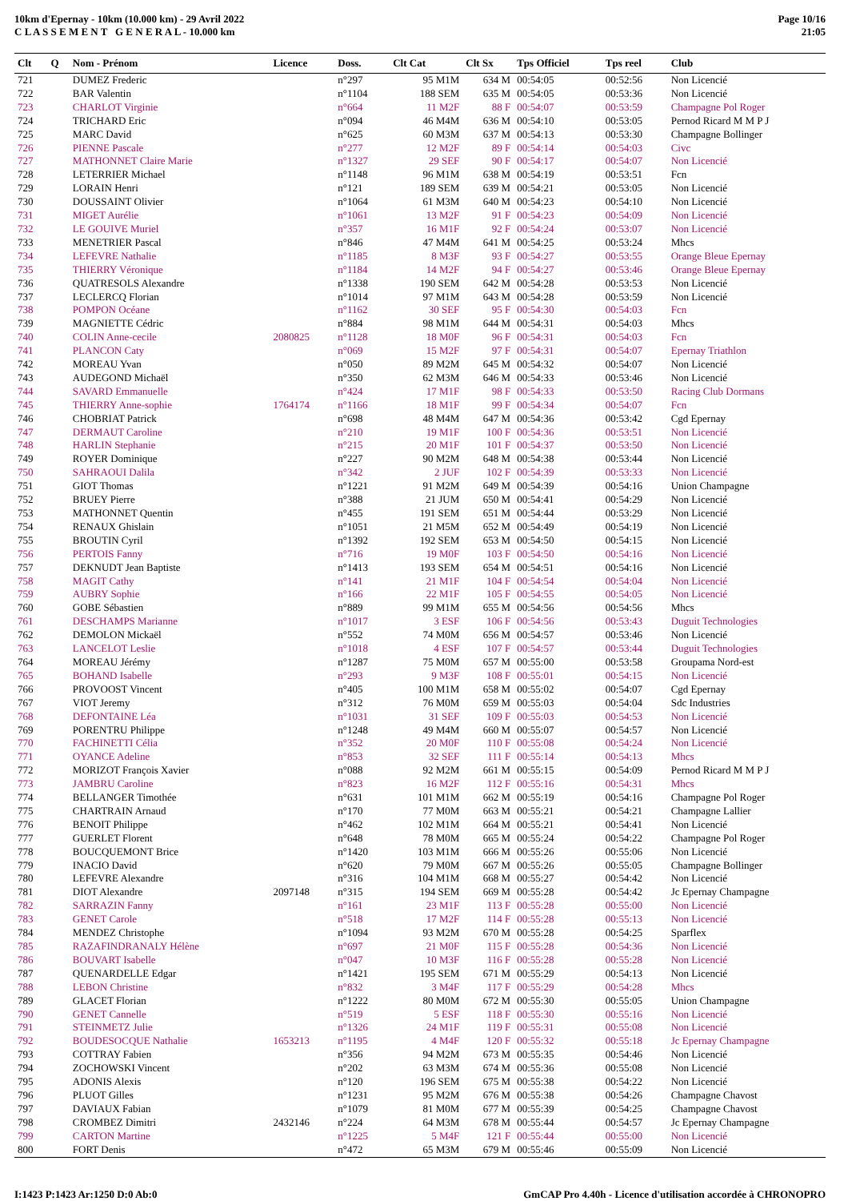10km d'Epernay - 10km (10.000 km) - 29 Avril 2022
C L A S S E M E N T G E N E R A L - 10.000 km
Page 10/16
21:05
| Clt | Q | Nom - Prénom | Licence | Doss. | Clt Cat | Clt Sx | Tps Officiel | Tps reel | Club |
| --- | --- | --- | --- | --- | --- | --- | --- | --- | --- |
| 721 | | DUMEZ Frederic | | n°297 | 95 M1M | 634 M | 00:54:05 | 00:52:56 | Non Licencié |
| 722 | | BAR Valentin | | n°1104 | 188 SEM | 635 M | 00:54:05 | 00:53:36 | Non Licencié |
| 723 | | CHARLOT Virginie | | n°664 | 11 M2F | 88 F | 00:54:07 | 00:53:59 | Champagne Pol Roger |
| 724 | | TRICHARD Eric | | n°094 | 46 M4M | 636 M | 00:54:10 | 00:53:05 | Pernod Ricard M M P J |
| 725 | | MARC David | | n°625 | 60 M3M | 637 M | 00:54:13 | 00:53:30 | Champagne Bollinger |
| 726 | | PIENNE Pascale | | n°277 | 12 M2F | 89 F | 00:54:14 | 00:54:03 | Civc |
| 727 | | MATHONNET Claire Marie | | n°1327 | 29 SEF | 90 F | 00:54:17 | 00:54:07 | Non Licencié |
| 728 | | LETERRIER Michael | | n°1148 | 96 M1M | 638 M | 00:54:19 | 00:53:51 | Fcn |
| 729 | | LORAIN Henri | | n°121 | 189 SEM | 639 M | 00:54:21 | 00:53:05 | Non Licencié |
| 730 | | DOUSSAINT Olivier | | n°1064 | 61 M3M | 640 M | 00:54:23 | 00:54:10 | Non Licencié |
| 731 | | MIGET Aurélie | | n°1061 | 13 M2F | 91 F | 00:54:23 | 00:54:09 | Non Licencié |
| 732 | | LE GOUIVE Muriel | | n°357 | 16 M1F | 92 F | 00:54:24 | 00:53:07 | Non Licencié |
| 733 | | MENETRIER Pascal | | n°846 | 47 M4M | 641 M | 00:54:25 | 00:53:24 | Mhcs |
| 734 | | LEFEVRE Nathalie | | n°1185 | 8 M3F | 93 F | 00:54:27 | 00:53:55 | Orange Bleue Epernay |
| 735 | | THIERRY Véronique | | n°1184 | 14 M2F | 94 F | 00:54:27 | 00:53:46 | Orange Bleue Epernay |
| 736 | | QUATRESOLS Alexandre | | n°1338 | 190 SEM | 642 M | 00:54:28 | 00:53:53 | Non Licencié |
| 737 | | LECLERCQ Florian | | n°1014 | 97 M1M | 643 M | 00:54:28 | 00:53:59 | Non Licencié |
| 738 | | POMPON Océane | | n°1162 | 30 SEF | 95 F | 00:54:30 | 00:54:03 | Fcn |
| 739 | | MAGNIETTE Cédric | | n°884 | 98 M1M | 644 M | 00:54:31 | 00:54:03 | Mhcs |
| 740 | | COLIN Anne-cecile | 2080825 | n°1128 | 18 M0F | 96 F | 00:54:31 | 00:54:03 | Fcn |
| 741 | | PLANCON Caty | | n°069 | 15 M2F | 97 F | 00:54:31 | 00:54:07 | Epernay Triathlon |
| 742 | | MOREAU Yvan | | n°050 | 89 M2M | 645 M | 00:54:32 | 00:54:07 | Non Licencié |
| 743 | | AUDEGOND Michaël | | n°350 | 62 M3M | 646 M | 00:54:33 | 00:53:46 | Non Licencié |
| 744 | | SAVARD Emmanuelle | | n°424 | 17 M1F | 98 F | 00:54:33 | 00:53:50 | Racing Club Dormans |
| 745 | | THIERRY Anne-sophie | 1764174 | n°1166 | 18 M1F | 99 F | 00:54:34 | 00:54:07 | Fcn |
| 746 | | CHOBRIAT Patrick | | n°698 | 48 M4M | 647 M | 00:54:36 | 00:53:42 | Cgd Epernay |
| 747 | | DERMAUT Caroline | | n°210 | 19 M1F | 100 F | 00:54:36 | 00:53:51 | Non Licencié |
| 748 | | HARLIN Stephanie | | n°215 | 20 M1F | 101 F | 00:54:37 | 00:53:50 | Non Licencié |
| 749 | | ROYER Dominique | | n°227 | 90 M2M | 648 M | 00:54:38 | 00:53:44 | Non Licencié |
| 750 | | SAHRAOUI Dalila | | n°342 | 2 JUF | 102 F | 00:54:39 | 00:53:33 | Non Licencié |
| 751 | | GIOT Thomas | | n°1221 | 91 M2M | 649 M | 00:54:39 | 00:54:16 | Union Champagne |
| 752 | | BRUEY Pierre | | n°388 | 21 JUM | 650 M | 00:54:41 | 00:54:29 | Non Licencié |
| 753 | | MATHONNET Quentin | | n°455 | 191 SEM | 651 M | 00:54:44 | 00:53:29 | Non Licencié |
| 754 | | RENAUX Ghislain | | n°1051 | 21 M5M | 652 M | 00:54:49 | 00:54:19 | Non Licencié |
| 755 | | BROUTIN Cyril | | n°1392 | 192 SEM | 653 M | 00:54:50 | 00:54:15 | Non Licencié |
| 756 | | PERTOIS Fanny | | n°716 | 19 M0F | 103 F | 00:54:50 | 00:54:16 | Non Licencié |
| 757 | | DEKNUDT Jean Baptiste | | n°1413 | 193 SEM | 654 M | 00:54:51 | 00:54:16 | Non Licencié |
| 758 | | MAGIT Cathy | | n°141 | 21 M1F | 104 F | 00:54:54 | 00:54:04 | Non Licencié |
| 759 | | AUBRY Sophie | | n°166 | 22 M1F | 105 F | 00:54:55 | 00:54:05 | Non Licencié |
| 760 | | GOBE Sébastien | | n°889 | 99 M1M | 655 M | 00:54:56 | 00:54:56 | Mhcs |
| 761 | | DESCHAMPS Marianne | | n°1017 | 3 ESF | 106 F | 00:54:56 | 00:53:43 | Duguit Technologies |
| 762 | | DEMOLON Mickaël | | n°552 | 74 M0M | 656 M | 00:54:57 | 00:53:46 | Non Licencié |
| 763 | | LANCELOT Leslie | | n°1018 | 4 ESF | 107 F | 00:54:57 | 00:53:44 | Duguit Technologies |
| 764 | | MOREAU Jérémy | | n°1287 | 75 M0M | 657 M | 00:55:00 | 00:53:58 | Groupama Nord-est |
| 765 | | BOHAND Isabelle | | n°293 | 9 M3F | 108 F | 00:55:01 | 00:54:15 | Non Licencié |
| 766 | | PROVOOST Vincent | | n°405 | 100 M1M | 658 M | 00:55:02 | 00:54:07 | Cgd Epernay |
| 767 | | VIOT Jeremy | | n°312 | 76 M0M | 659 M | 00:55:03 | 00:54:04 | Sdc Industries |
| 768 | | DEFONTAINE Léa | | n°1031 | 31 SEF | 109 F | 00:55:03 | 00:54:53 | Non Licencié |
| 769 | | PORENTRU Philippe | | n°1248 | 49 M4M | 660 M | 00:55:07 | 00:54:57 | Non Licencié |
| 770 | | FACHINETTI Célia | | n°352 | 20 M0F | 110 F | 00:55:08 | 00:54:24 | Non Licencié |
| 771 | | OYANCE Adeline | | n°853 | 32 SEF | 111 F | 00:55:14 | 00:54:13 | Mhcs |
| 772 | | MORIZOT François Xavier | | n°088 | 92 M2M | 661 M | 00:55:15 | 00:54:09 | Pernod Ricard M M P J |
| 773 | | JAMBRU Caroline | | n°823 | 16 M2F | 112 F | 00:55:16 | 00:54:31 | Mhcs |
| 774 | | BELLANGER Timothée | | n°631 | 101 M1M | 662 M | 00:55:19 | 00:54:16 | Champagne Pol Roger |
| 775 | | CHARTRAIN Arnaud | | n°170 | 77 M0M | 663 M | 00:55:21 | 00:54:21 | Champagne Lallier |
| 776 | | BENOIT Philippe | | n°462 | 102 M1M | 664 M | 00:55:21 | 00:54:41 | Non Licencié |
| 777 | | GUERLET Florent | | n°648 | 78 M0M | 665 M | 00:55:24 | 00:54:22 | Champagne Pol Roger |
| 778 | | BOUCQUEMONT Brice | | n°1420 | 103 M1M | 666 M | 00:55:26 | 00:55:06 | Non Licencié |
| 779 | | INACIO David | | n°620 | 79 M0M | 667 M | 00:55:26 | 00:55:05 | Champagne Bollinger |
| 780 | | LEFEVRE Alexandre | | n°316 | 104 M1M | 668 M | 00:55:27 | 00:54:42 | Non Licencié |
| 781 | | DIOT Alexandre | 2097148 | n°315 | 194 SEM | 669 M | 00:55:28 | 00:54:42 | Jc Epernay Champagne |
| 782 | | SARRAZIN Fanny | | n°161 | 23 M1F | 113 F | 00:55:28 | 00:55:00 | Non Licencié |
| 783 | | GENET Carole | | n°518 | 17 M2F | 114 F | 00:55:28 | 00:55:13 | Non Licencié |
| 784 | | MENDEZ Christophe | | n°1094 | 93 M2M | 670 M | 00:55:28 | 00:54:25 | Sparflex |
| 785 | | RAZAFINDRANALY Hélène | | n°697 | 21 M0F | 115 F | 00:55:28 | 00:54:36 | Non Licencié |
| 786 | | BOUVART Isabelle | | n°047 | 10 M3F | 116 F | 00:55:28 | 00:55:28 | Non Licencié |
| 787 | | QUENARDELLE Edgar | | n°1421 | 195 SEM | 671 M | 00:55:29 | 00:54:13 | Non Licencié |
| 788 | | LEBON Christine | | n°832 | 3 M4F | 117 F | 00:55:29 | 00:54:28 | Mhcs |
| 789 | | GLACET Florian | | n°1222 | 80 M0M | 672 M | 00:55:30 | 00:55:05 | Union Champagne |
| 790 | | GENET Cannelle | | n°519 | 5 ESF | 118 F | 00:55:30 | 00:55:16 | Non Licencié |
| 791 | | STEINMETZ Julie | | n°1326 | 24 M1F | 119 F | 00:55:31 | 00:55:08 | Non Licencié |
| 792 | | BOUDESOCQUE Nathalie | 1653213 | n°1195 | 4 M4F | 120 F | 00:55:32 | 00:55:18 | Jc Epernay Champagne |
| 793 | | COTTRAY Fabien | | n°356 | 94 M2M | 673 M | 00:55:35 | 00:54:46 | Non Licencié |
| 794 | | ZOCHOWSKI Vincent | | n°202 | 63 M3M | 674 M | 00:55:36 | 00:55:08 | Non Licencié |
| 795 | | ADONIS Alexis | | n°120 | 196 SEM | 675 M | 00:55:38 | 00:54:22 | Non Licencié |
| 796 | | PLUOT Gilles | | n°1231 | 95 M2M | 676 M | 00:55:38 | 00:54:26 | Champagne Chavost |
| 797 | | DAVIAUX Fabian | | n°1079 | 81 M0M | 677 M | 00:55:39 | 00:54:25 | Champagne Chavost |
| 798 | | CROMBEZ Dimitri | 2432146 | n°224 | 64 M3M | 678 M | 00:55:44 | 00:54:57 | Jc Epernay Champagne |
| 799 | | CARTON Martine | | n°1225 | 5 M4F | 121 F | 00:55:44 | 00:55:00 | Non Licencié |
| 800 | | FORT Denis | | n°472 | 65 M3M | 679 M | 00:55:46 | 00:55:09 | Non Licencié |
I:1423 P:1423 Ar:1250 D:0 Ab:0 GmCAP Pro 4.40h - Licence d'utilisation accordée à CHRONOPRO